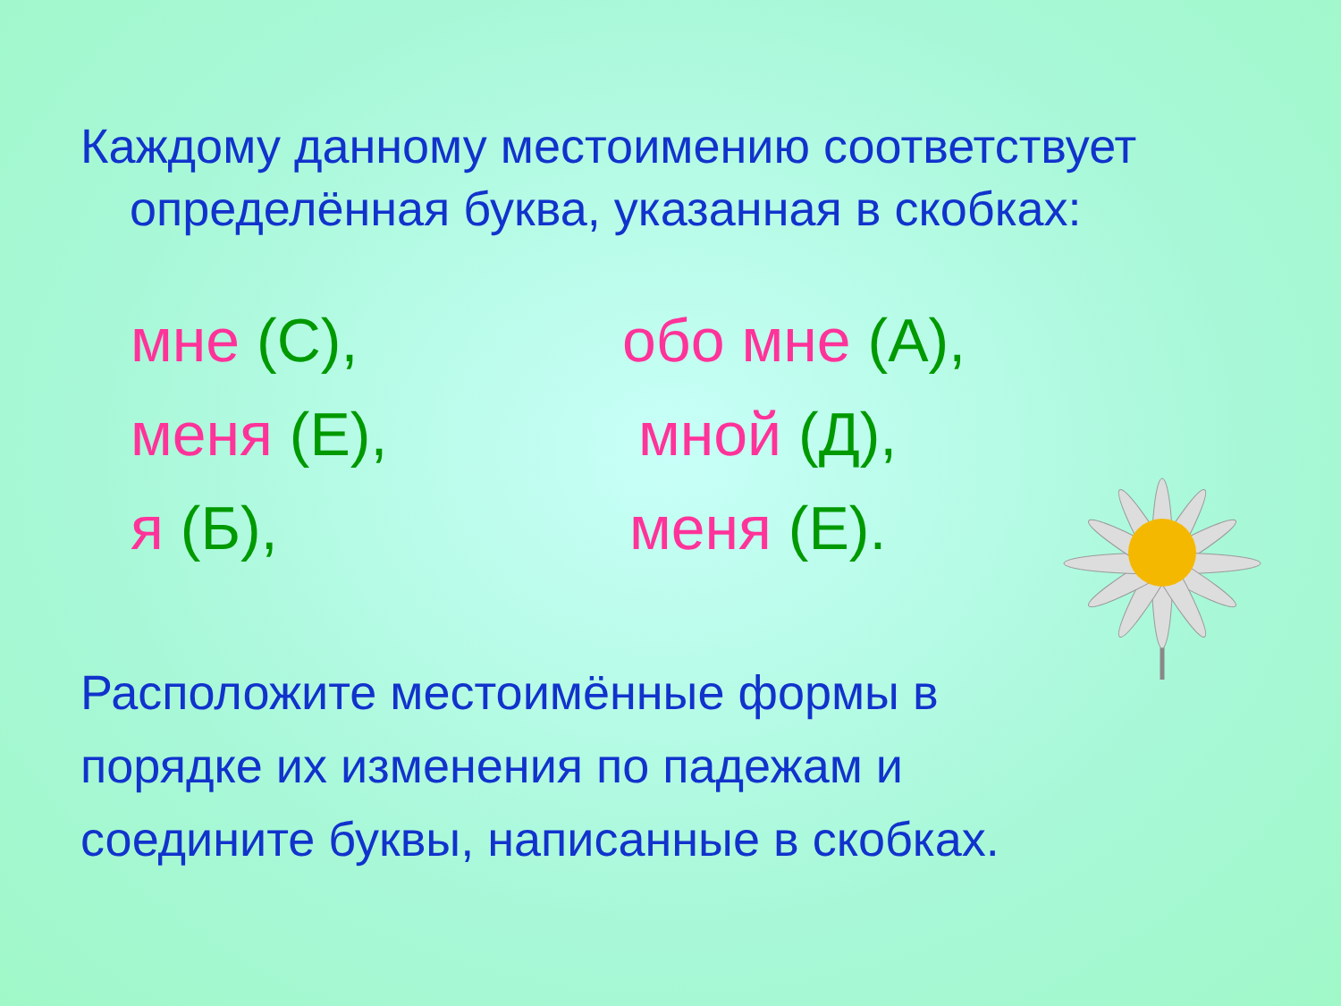Каждому данному местоимению соответствует
определённая буква, указанная в скобках:
мне (С),
обо мне (А),
меня (Е),
мной (Д),
я (Б),
меня (Е).
Расположите местоимённые формы в
порядке их изменения по падежам и
соедините буквы, написанные в скобках.